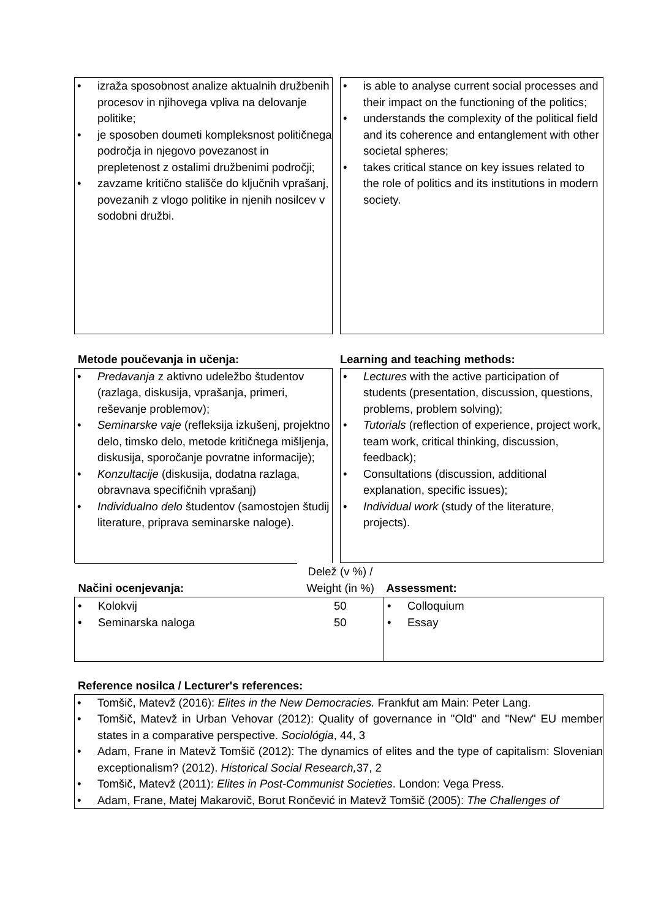• izraža sposobnost analize aktualnih družbenih procesov in njihovega vpliva na delovanje politike;
• je sposoben doumeti kompleksnost političnega področja in njegovo povezanost in prepletenost z ostalimi družbenimi področji;
• zavzame kritično stališče do ključnih vprašanj, povezanih z vlogo politike in njenih nosilcev v sodobni družbi.
• is able to analyse current social processes and their impact on the functioning of the politics;
• understands the complexity of the political field and its coherence and entanglement with other societal spheres;
• takes critical stance on key issues related to the role of politics and its institutions in modern society.
Metode poučevanja in učenja: Learning and teaching methods:
• Predavanja z aktivno udeležbo študentov (razlaga, diskusija, vprašanja, primeri, reševanje problemov);
• Seminarske vaje (refleksija izkušenj, projektno delo, timsko delo, metode kritičnega mišljenja, diskusija, sporočanje povratne informacije);
• Konzultacije (diskusija, dodatna razlaga, obravnava specifičnih vprašanj)
• Individualno delo študentov (samostojen študij literature, priprava seminarske naloge).
• Lectures with the active participation of students (presentation, discussion, questions, problems, problem solving);
• Tutorials (reflection of experience, project work, team work, critical thinking, discussion, feedback);
• Consultations (discussion, additional explanation, specific issues);
• Individual work (study of the literature, projects).
| Načini ocenjevanja: | Delež (v %) / Weight (in %) | Assessment: |
| • Kolokvij • Seminarska naloga | 50 50 | • Colloquium • Essay |
Reference nosilca / Lecturer's references:
• Tomšič, Matevž (2016): Elites in the New Democracies. Frankfut am Main: Peter Lang.
• Tomšič, Matevž in Urban Vehovar (2012): Quality of governance in "Old" and "New" EU member states in a comparative perspective. Sociológia, 44, 3
• Adam, Frane in Matevž Tomšič (2012): The dynamics of elites and the type of capitalism: Slovenian exceptionalism? (2012). Historical Social Research, 37, 2
• Tomšič, Matevž (2011): Elites in Post-Communist Societies. London: Vega Press.
• Adam, Frane, Matej Makarovič, Borut Rončević in Matevž Tomšič (2005): The Challenges of